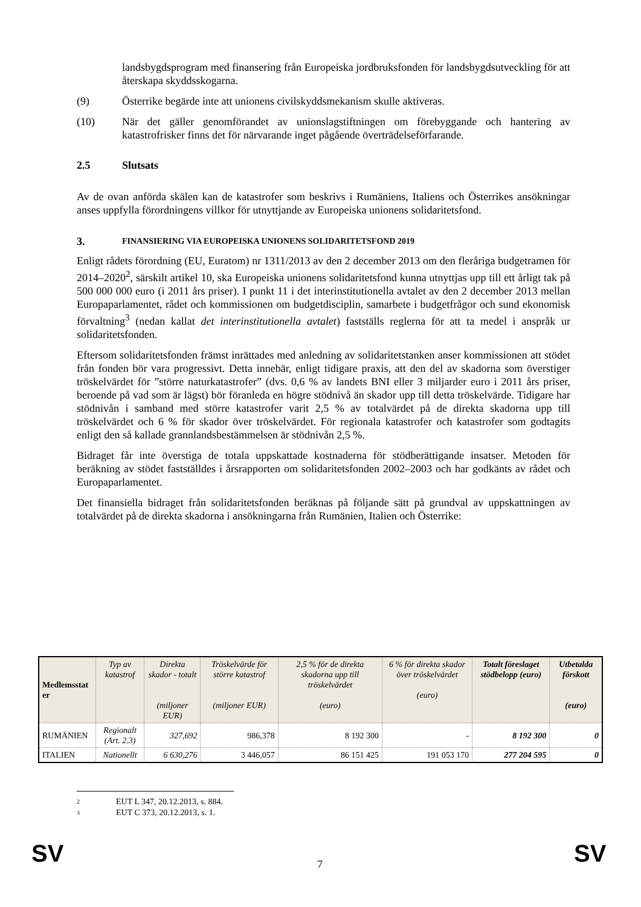landsbygdsprogram med finansering från Europeiska jordbruksfonden för landsbygdsutveckling för att återskapa skyddsskogarna.
(9) Österrike begärde inte att unionens civilskyddsmekanism skulle aktiveras.
(10) När det gäller genomförandet av unionslagstiftningen om förebyggande och hantering av katastrofrisker finns det för närvarande inget pågående överträdelseförfarande.
2.5 Slutsats
Av de ovan anförda skälen kan de katastrofer som beskrivs i Rumäniens, Italiens och Österrikes ansökningar anses uppfylla förordningens villkor för utnyttjande av Europeiska unionens solidaritetsfond.
3. FINANSIERING VIA EUROPEISKA UNIONENS SOLIDARITETSFOND 2019
Enligt rådets förordning (EU, Euratom) nr 1311/2013 av den 2 december 2013 om den fleråriga budgetramen för 2014–2020<sup>2</sup>, särskilt artikel 10, ska Europeiska unionens solidaritetsfond kunna utnyttjas upp till ett årligt tak på 500 000 000 euro (i 2011 års priser). I punkt 11 i det interinstitutionella avtalet av den 2 december 2013 mellan Europaparlamentet, rådet och kommissionen om budgetdisciplin, samarbete i budgetfrågor och sund ekonomisk förvaltning<sup>3</sup> (nedan kallat det interinstitutionella avtalet) fastställs reglerna för att ta medel i anspråk ur solidaritetsfonden.
Eftersom solidaritetsfonden främst inrättades med anledning av solidaritetstanken anser kommissionen att stödet från fonden bör vara progressivt. Detta innebär, enligt tidigare praxis, att den del av skadorna som överstiger tröskelvärdet för ”större naturkatastrofer” (dvs. 0,6 % av landets BNI eller 3 miljarder euro i 2011 års priser, beroende på vad som är lägst) bör föranleda en högre stödnivå än skador upp till detta tröskelvärde. Tidigare har stödnivån i samband med större katastrofer varit 2,5 % av totalvärdet på de direkta skadorna upp till tröskelvärdet och 6 % för skador över tröskelvärdet. För regionala katastrofer och katastrofer som godtagits enligt den så kallade grannlandsbestämmelsen är stödnivån 2,5 %.
Bidraget får inte överstiga de totala uppskattade kostnaderna för stödberättigande insatser. Metoden för beräkning av stödet fastställdes i årsrapporten om solidaritetsfonden 2002–2003 och har godkänts av rådet och Europaparlamentet.
Det finansiella bidraget från solidaritetsfonden beräknas på följande sätt på grundval av uppskattningen av totalvärdet på de direkta skadorna i ansökningarna från Rumänien, Italien och Österrike:
| Medlemsstat er | Typ av katastrof | Direkta skador - totalt (miljoner EUR) | Tröskelvärde för större katastrof (miljoner EUR) | 2,5 % för de direkta skadorna upp till tröskelvärdet (euro) | 6 % för direkta skador över tröskelvärdet (euro) | Totalt föreslaget stödbelopp (euro) | Utbetalda förskott (euro) |
| --- | --- | --- | --- | --- | --- | --- | --- |
| RUMÄNIEN | Regionalt (Art. 2.3) | 327,692 | 986,378 | 8 192 300 | - | 8 192 300 | 0 |
| ITALIEN | Nationellt | 6 630,276 | 3 446,057 | 86 151 425 | 191 053 170 | 277 204 595 | 0 |
2 EUT L 347, 20.12.2013, s. 884.
3 EUT C 373, 20.12.2013, s. 1.
SV 7 SV